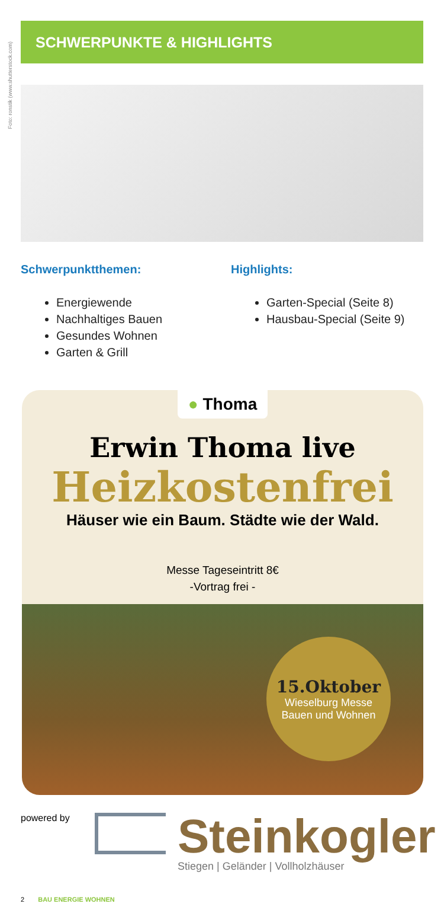Foto: ronstik (www.shutterstock.com)
SCHWERPUNKTE & HIGHLIGHTS
Schwerpunktthemen:
Energiewende
Nachhaltiges Bauen
Gesundes Wohnen
Garten & Grill
Highlights:
Garten-Special (Seite 8)
Hausbau-Special (Seite 9)
● Thoma
Erwin Thoma live
Heizkostenfrei
Häuser wie ein Baum. Städte wie der Wald.
Messe Tageseintritt 8€
-Vortrag frei -
15.Oktober
Wieselburg Messe
Bauen und Wohnen
powered by
Steinkogler
Stiegen | Geländer | Vollholzhäuser
2 BAU ENERGIE WOHNEN